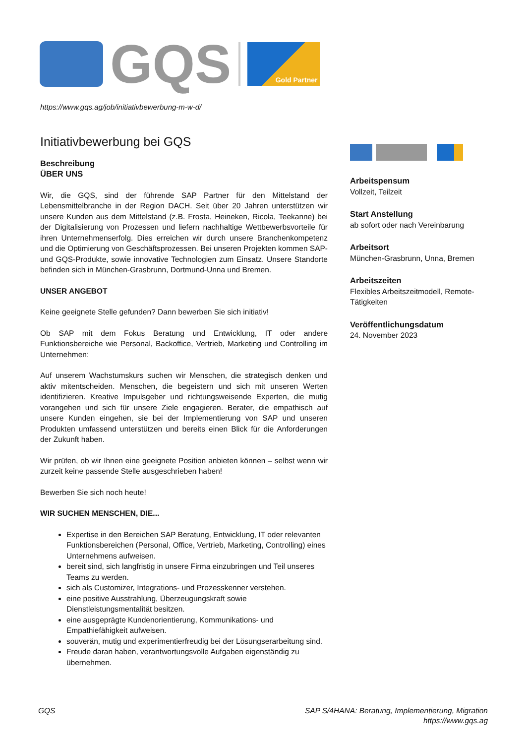GQS
Gold Partner
https://www.gqs.ag/job/initiativbewerbung-m-w-d/
Initiativbewerbung bei GQS
Beschreibung
ÜBER UNS
Wir, die GQS, sind der führende SAP Partner für den Mittelstand der Lebensmittelbranche in der Region DACH. Seit über 20 Jahren unterstützen wir unsere Kunden aus dem Mittelstand (z.B. Frosta, Heineken, Ricola, Teekanne) bei der Digitalisierung von Prozessen und liefern nachhaltige Wettbewerbsvorteile für ihren Unternehmenserfolg. Dies erreichen wir durch unsere Branchenkompetenz und die Optimierung von Geschäftsprozessen. Bei unseren Projekten kommen SAP- und GQS-Produkte, sowie innovative Technologien zum Einsatz. Unsere Standorte befinden sich in München-Grasbrunn, Dortmund-Unna und Bremen.
UNSER ANGEBOT
Keine geeignete Stelle gefunden? Dann bewerben Sie sich initiativ!
Ob SAP mit dem Fokus Beratung und Entwicklung, IT oder andere Funktionsbereiche wie Personal, Backoffice, Vertrieb, Marketing und Controlling im Unternehmen:
Auf unserem Wachstumskurs suchen wir Menschen, die strategisch denken und aktiv mitentscheiden. Menschen, die begeistern und sich mit unseren Werten identifizieren. Kreative Impulsgeber und richtungsweisende Experten, die mutig vorangehen und sich für unsere Ziele engagieren. Berater, die empathisch auf unsere Kunden eingehen, sie bei der Implementierung von SAP und unseren Produkten umfassend unterstützen und bereits einen Blick für die Anforderungen der Zukunft haben.
Wir prüfen, ob wir Ihnen eine geeignete Position anbieten können – selbst wenn wir zurzeit keine passende Stelle ausgeschrieben haben!
Bewerben Sie sich noch heute!
WIR SUCHEN MENSCHEN, DIE...
Expertise in den Bereichen SAP Beratung, Entwicklung, IT oder relevanten Funktionsbereichen (Personal, Office, Vertrieb, Marketing, Controlling) eines Unternehmens aufweisen.
bereit sind, sich langfristig in unsere Firma einzubringen und Teil unseres Teams zu werden.
sich als Customizer, Integrations- und Prozesskenner verstehen.
eine positive Ausstrahlung, Überzeugungskraft sowie Dienstleistungsmentalität besitzen.
eine ausgeprägte Kundenorientierung, Kommunikations- und Empathiefähigkeit aufweisen.
souverän, mutig und experimentierfreudig bei der Lösungserarbeitung sind.
Freude daran haben, verantwortungsvolle Aufgaben eigenständig zu übernehmen.
Arbeitspensum
Vollzeit, Teilzeit
Start Anstellung
ab sofort oder nach Vereinbarung
Arbeitsort
München-Grasbrunn, Unna, Bremen
Arbeitszeiten
Flexibles Arbeitszeitmodell, Remote-Tätigkeiten
Veröffentlichungsdatum
24. November 2023
GQS SAP S/4HANA: Beratung, Implementierung, Migration
https://www.gqs.ag